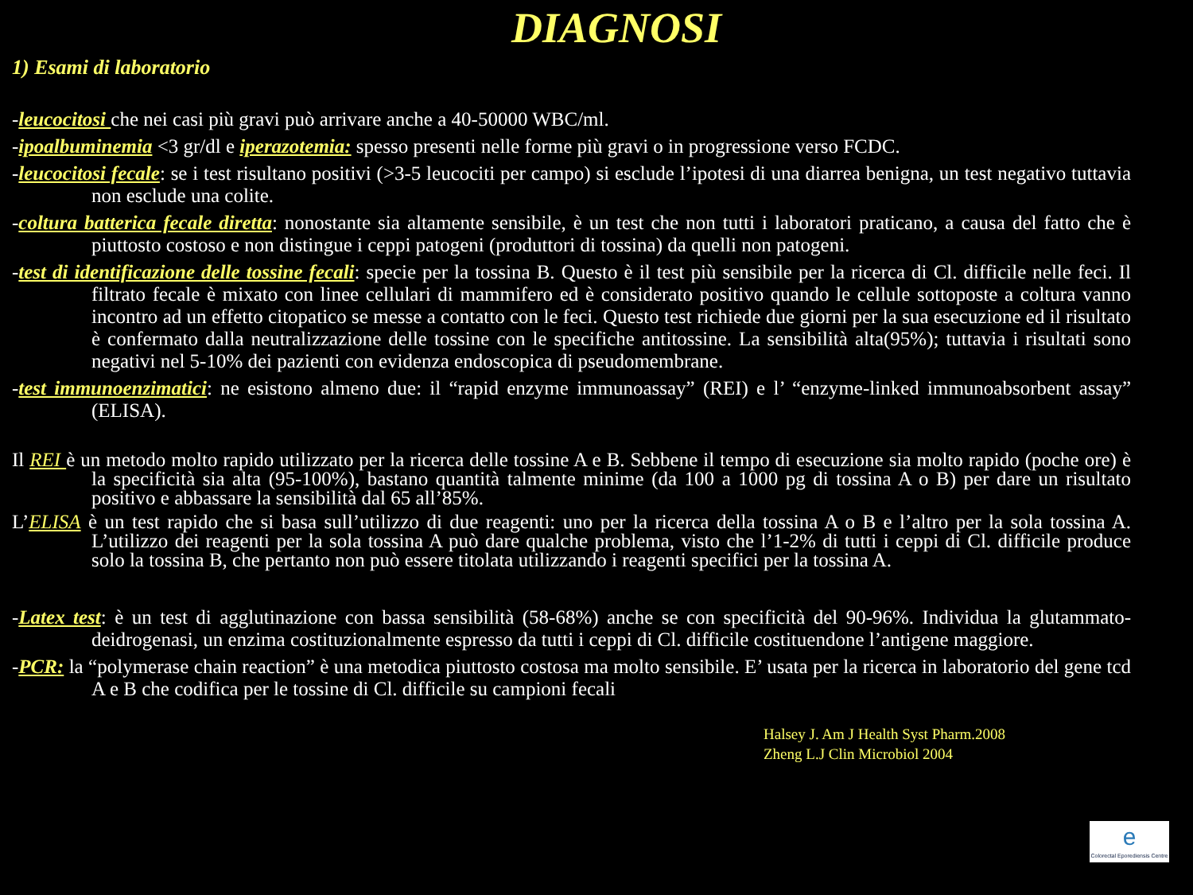DIAGNOSI
1) Esami di laboratorio
-leucocitosi che nei casi più gravi può arrivare anche a 40-50000 WBC/ml.
-ipoalbuminemia <3 gr/dl e iperazotemia: spesso presenti nelle forme più gravi o in progressione verso FCDC.
-leucocitosi fecale: se i test risultano positivi (>3-5 leucociti per campo) si esclude l’ipotesi di una diarrea benigna, un test negativo tuttavia non esclude una colite.
-coltura batterica fecale diretta: nonostante sia altamente sensibile, è un test che non tutti i laboratori praticano, a causa del fatto che è piuttosto costoso e non distingue i ceppi patogeni (produttori di tossina) da quelli non patogeni.
-test di identificazione delle tossine fecali: specie per la tossina B. Questo è il test più sensibile per la ricerca di Cl. difficile nelle feci. Il filtrato fecale è mixato con linee cellulari di mammifero ed è considerato positivo quando le cellule sottoposte a coltura vanno incontro ad un effetto citopatico se messe a contatto con le feci. Questo test richiede due giorni per la sua esecuzione ed il risultato è confermato dalla neutralizzazione delle tossine con le specifiche antitossine. La sensibilità alta(95%); tuttavia i risultati sono negativi nel 5-10% dei pazienti con evidenza endoscopica di pseudomembrane.
-test immunoenzimatici: ne esistono almeno due: il “rapid enzyme immunoassay” (REI) e l’ “enzyme-linked immunoabsorbent assay” (ELISA).
Il REI è un metodo molto rapido utilizzato per la ricerca delle tossine A e B. Sebbene il tempo di esecuzione sia molto rapido (poche ore) è la specificità sia alta (95-100%), bastano quantità talmente minime (da 100 a 1000 pg di tossina A o B) per dare un risultato positivo e abbassare la sensibilità dal 65 all’85%.
L’ELISA è un test rapido che si basa sull’utilizzo di due reagenti: uno per la ricerca della tossina A o B e l’altro per la sola tossina A. L’utilizzo dei reagenti per la sola tossina A può dare qualche problema, visto che l’1-2% di tutti i ceppi di Cl. difficile produce solo la tossina B, che pertanto non può essere titolata utilizzando i reagenti specifici per la tossina A.
-Latex test: è un test di agglutinazione con bassa sensibilità (58-68%) anche se con specificità del 90-96%. Individua la glutammato-deidrogenasi, un enzima costituzionalmente espresso da tutti i ceppi di Cl. difficile costituendone l’antigene maggiore.
-PCR: la “polymerase chain reaction” è una metodica piuttosto costosa ma molto sensibile. E’ usata per la ricerca in laboratorio del gene tcd A e B che codifica per le tossine di Cl. difficile su campioni fecali
Halsey J. Am J Health Syst Pharm.2008
Zheng L.J Clin Microbiol 2004
e
Colorectal Eporediensis Centre